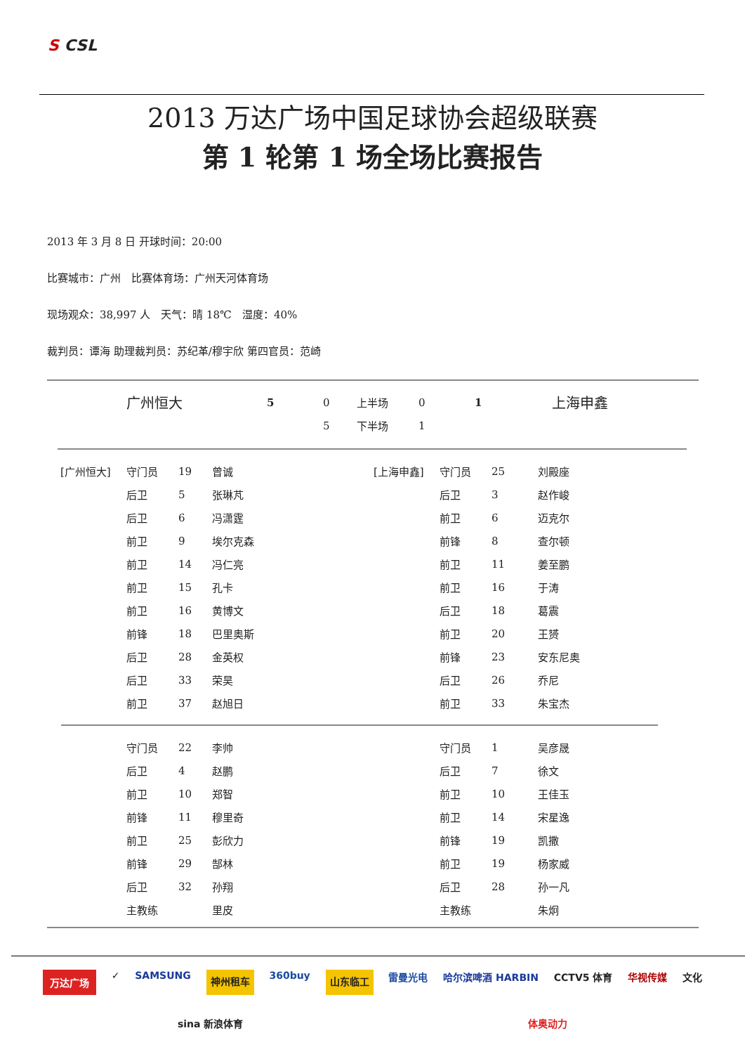S CSL
2013 万达广场中国足球协会超级联赛
第 1 轮第 1 场全场比赛报告
2013 年 3 月 8 日 开球时间：20:00
比赛城市：广州　比赛体育场：广州天河体育场
现场观众：38,997 人　天气：晴 18℃　湿度：40%
裁判员：谭海 助理裁判员：苏纪革/穆宇欣 第四官员：范崎
| | 广州恒大 | 5 | 0 | 上半场 | 0 | 1 | 上海申鑫 |
| | | | 5 | 下半场 | 1 | | |
| [广州恒大] | 守门员 | 19 | 曾诚 | [上海申鑫] | 守门员 | 25 | 刘殿座 |
| | 后卫 | 5 | 张琳芃 | | 后卫 | 3 | 赵作峻 |
| | 后卫 | 6 | 冯潇霆 | | 前卫 | 6 | 迈克尔 |
| | 前卫 | 9 | 埃尔克森 | | 前锋 | 8 | 查尔顿 |
| | 前卫 | 14 | 冯仁亮 | | 前卫 | 11 | 姜至鹏 |
| | 前卫 | 15 | 孔卡 | | 前卫 | 16 | 于涛 |
| | 前卫 | 16 | 黄博文 | | 后卫 | 18 | 葛震 |
| | 前锋 | 18 | 巴里奥斯 | | 前卫 | 20 | 王赟 |
| | 后卫 | 28 | 金英权 | | 前锋 | 23 | 安东尼奥 |
| | 后卫 | 33 | 荣昊 | | 后卫 | 26 | 乔尼 |
| | 前卫 | 37 | 赵旭日 | | 前卫 | 33 | 朱宝杰 |
| | 守门员 | 22 | 李帅 | | 守门员 | 1 | 吴彦晟 |
| | 后卫 | 4 | 赵鹏 | | 后卫 | 7 | 徐文 |
| | 前卫 | 10 | 郑智 | | 前卫 | 10 | 王佳玉 |
| | 前锋 | 11 | 穆里奇 | | 前卫 | 14 | 宋星逸 |
| | 前卫 | 25 | 彭欣力 | | 前锋 | 19 | 凯撒 |
| | 前锋 | 29 | 郜林 | | 前卫 | 19 | 杨家威 |
| | 后卫 | 32 | 孙翔 | | 后卫 | 28 | 孙一凡 |
| | 主教练 | | 里皮 | | 主教练 | | 朱炯 |
万达广场 ✓ SAMSUNG 神州租车 360buy 山东临工 雷曼光电 哈尔滨啤酒 HARBIN CCTV5 体育 华视传媒 文化 sina 新浪体育 体奥动力